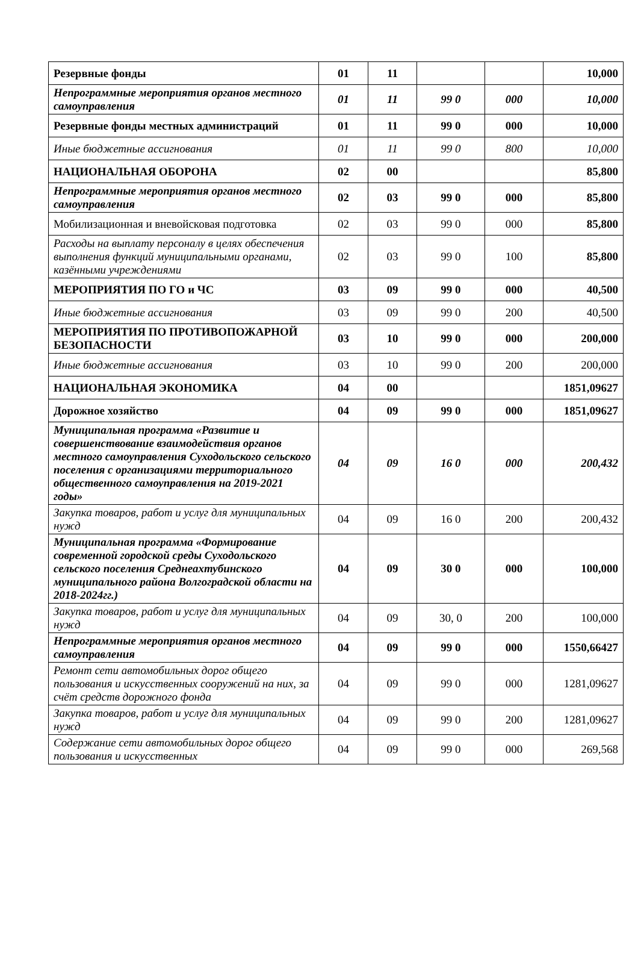| Резервные фонды | 01 | 11 | | | 10,000 |
| Непрограммные мероприятия органов местного самоуправления | 01 | 11 | 99 0 | 000 | 10,000 |
| Резервные фонды местных администраций | 01 | 11 | 99 0 | 000 | 10,000 |
| Иные бюджетные ассигнования | 01 | 11 | 99 0 | 800 | 10,000 |
| НАЦИОНАЛЬНАЯ ОБОРОНА | 02 | 00 | | | 85,800 |
| Непрограммные мероприятия органов местного самоуправления | 02 | 03 | 99 0 | 000 | 85,800 |
| Мобилизационная и вневойсковая подготовка | 02 | 03 | 99 0 | 000 | 85,800 |
| Расходы на выплату персоналу в целях обеспечения выполнения функций муниципальными органами, казёнными учреждениями | 02 | 03 | 99 0 | 100 | 85,800 |
| МЕРОПРИЯТИЯ ПО ГО и ЧС | 03 | 09 | 99 0 | 000 | 40,500 |
| Иные бюджетные ассигнования | 03 | 09 | 99 0 | 200 | 40,500 |
| МЕРОПРИЯТИЯ ПО ПРОТИВОПОЖАРНОЙ БЕЗОПАСНОСТИ | 03 | 10 | 99 0 | 000 | 200,000 |
| Иные бюджетные ассигнования | 03 | 10 | 99 0 | 200 | 200,000 |
| НАЦИОНАЛЬНАЯ ЭКОНОМИКА | 04 | 00 | | | 1851,09627 |
| Дорожное хозяйство | 04 | 09 | 99 0 | 000 | 1851,09627 |
| Муниципальная программа «Развитие и совершенствование взаимодействия органов местного самоуправления Суходольского сельского поселения с организациями территориального общественного самоуправления на 2019-2021 годы» | 04 | 09 | 16 0 | 000 | 200,432 |
| Закупка товаров, работ и услуг для муниципальных нужд | 04 | 09 | 16 0 | 200 | 200,432 |
| Муниципальная программа «Формирование современной городской среды Суходольского сельского поселения Среднеахтубинского муниципального района Волгоградской области на 2018-2024гг.) | 04 | 09 | 30 0 | 000 | 100,000 |
| Закупка товаров, работ и услуг для муниципальных нужд | 04 | 09 | 30, 0 | 200 | 100,000 |
| Непрограммные мероприятия органов местного самоуправления | 04 | 09 | 99 0 | 000 | 1550,66427 |
| Ремонт сети автомобильных дорог общего пользования и искусственных сооружений на них, за счёт средств дорожного фонда | 04 | 09 | 99 0 | 000 | 1281,09627 |
| Закупка товаров, работ и услуг для муниципальных нужд | 04 | 09 | 99 0 | 200 | 1281,09627 |
| Содержание сети автомобильных дорог общего пользования и искусственных | 04 | 09 | 99 0 | 000 | 269,568 |